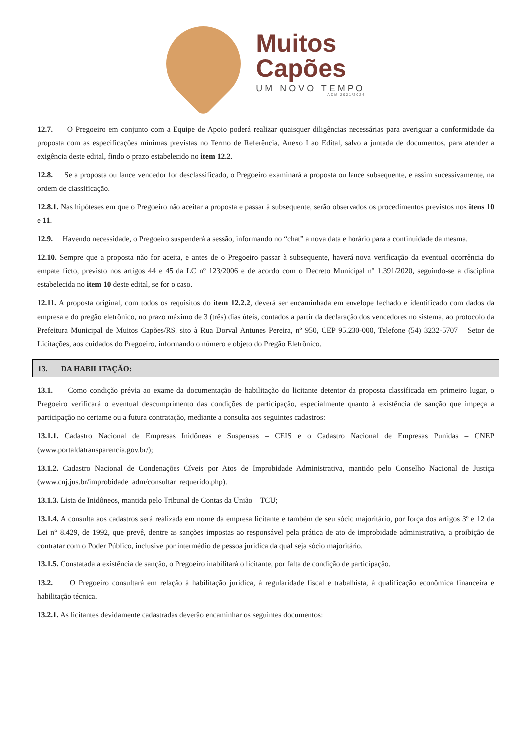Muitos
Capões
UM NOVO TEMPO
ADM 2021/2024
12.7. O Pregoeiro em conjunto com a Equipe de Apoio poderá realizar quaisquer diligências necessárias para averiguar a conformidade da proposta com as especificações mínimas previstas no Termo de Referência, Anexo I ao Edital, salvo a juntada de documentos, para atender a exigência deste edital, findo o prazo estabelecido no item 12.2.
12.8. Se a proposta ou lance vencedor for desclassificado, o Pregoeiro examinará a proposta ou lance subsequente, e assim sucessivamente, na ordem de classificação.
12.8.1. Nas hipóteses em que o Pregoeiro não aceitar a proposta e passar à subsequente, serão observados os procedimentos previstos nos itens 10 e 11.
12.9. Havendo necessidade, o Pregoeiro suspenderá a sessão, informando no “chat” a nova data e horário para a continuidade da mesma.
12.10. Sempre que a proposta não for aceita, e antes de o Pregoeiro passar à subsequente, haverá nova verificação da eventual ocorrência do empate ficto, previsto nos artigos 44 e 45 da LC nº 123/2006 e de acordo com o Decreto Municipal nº 1.391/2020, seguindo-se a disciplina estabelecida no item 10 deste edital, se for o caso.
12.11. A proposta original, com todos os requisitos do item 12.2.2, deverá ser encaminhada em envelope fechado e identificado com dados da empresa e do pregão eletrônico, no prazo máximo de 3 (três) dias úteis, contados a partir da declaração dos vencedores no sistema, ao protocolo da Prefeitura Municipal de Muitos Capões/RS, sito à Rua Dorval Antunes Pereira, nº 950, CEP 95.230-000, Telefone (54) 3232-5707 – Setor de Licitações, aos cuidados do Pregoeiro, informando o número e objeto do Pregão Eletrônico.
13. DA HABILITAÇÃO:
13.1. Como condição prévia ao exame da documentação de habilitação do licitante detentor da proposta classificada em primeiro lugar, o Pregoeiro verificará o eventual descumprimento das condições de participação, especialmente quanto à existência de sanção que impeça a participação no certame ou a futura contratação, mediante a consulta aos seguintes cadastros:
13.1.1. Cadastro Nacional de Empresas Inidôneas e Suspensas – CEIS e o Cadastro Nacional de Empresas Punidas – CNEP (www.portaldatransparencia.gov.br/);
13.1.2. Cadastro Nacional de Condenações Cíveis por Atos de Improbidade Administrativa, mantido pelo Conselho Nacional de Justiça (www.cnj.jus.br/improbidade_adm/consultar_requerido.php).
13.1.3. Lista de Inidôneos, mantida pelo Tribunal de Contas da União – TCU;
13.1.4. A consulta aos cadastros será realizada em nome da empresa licitante e também de seu sócio majoritário, por força dos artigos 3º e 12 da Lei n° 8.429, de 1992, que prevê, dentre as sanções impostas ao responsável pela prática de ato de improbidade administrativa, a proibição de contratar com o Poder Público, inclusive por intermédio de pessoa jurídica da qual seja sócio majoritário.
13.1.5. Constatada a existência de sanção, o Pregoeiro inabilitará o licitante, por falta de condição de participação.
13.2. O Pregoeiro consultará em relação à habilitação jurídica, à regularidade fiscal e trabalhista, à qualificação econômica financeira e habilitação técnica.
13.2.1. As licitantes devidamente cadastradas deverão encaminhar os seguintes documentos: